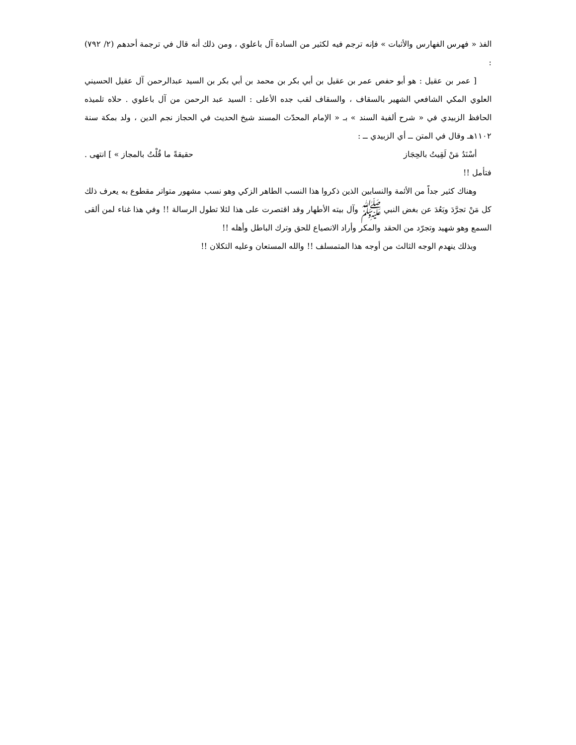الفذ « فهرس الفهارس والأثبات » فإنه ترجم فيه لكثير من السادة آل باعلوي ، ومن ذلك أنه قال في ترجمة أحدهم (٢/ ٧٩٢) :
[ عمر بن عقيل : هو أبو حفص عمر بن عقيل بن أبي بكر بن محمد بن أبي بكر بن السيد عبدالرحمن آل عقيل الحسيني العلوي المكي الشافعي الشهير بالسقاف ، والسقاف لقب جده الأعلى : السيد عبد الرحمن من آل باعلوي . حلاه تلميذه الحافظ الزبيدي في « شرح ألفية السند » بـ « الإمام المحدّث المسند شيخ الحديث في الحجاز نجم الدين ، ولد بمكة سنة ١١٠٢هـ وقال في المتن ــ أي الزبيدي ــ :
أسْنَدُ مَنْ لَقِيتُ بالحِجَاز حقيقةً ما قُلْتُ بالمجاز » ] انتهى .
فتأمل !!
وهناك كثير جداً من الأئمة والنسابين الذين ذكروا هذا النسب الطاهر الزكي وهو نسب مشهور متواتر مقطوع به يعرف ذلك كل مَنْ تجرَّدَ وبَعُدَ عن بغض النبي ﷺ وآل بيته الأطهار وقد اقتصرت على هذا لئلا تطول الرسالة !! وفي هذا غناء لمن ألقى السمع وهو شهيد وتجرّد من الحقد والمكر وأراد الانصياع للحق وترك الباطل وأهله !!
وبذلك ينهدم الوجه الثالث من أوجه هذا المتمسلف !! والله المستعان وعليه التكلان !!